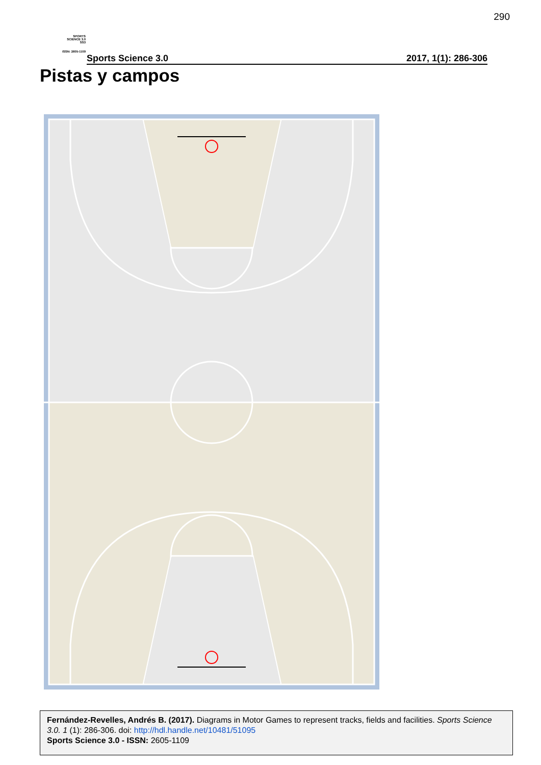290
SPORTS
SCIENCE 3.0
SS3
ISSN: 2605-1109
Sports Science 3.0 2017, 1(1): 286-306
Pistas y campos
Fernández-Revelles, Andrés B. (2017). Diagrams in Motor Games to represent tracks, fields and facilities. Sports Science 3.0. 1 (1): 286-306. doi: http://hdl.handle.net/10481/51095
Sports Science 3.0 - ISSN: 2605-1109